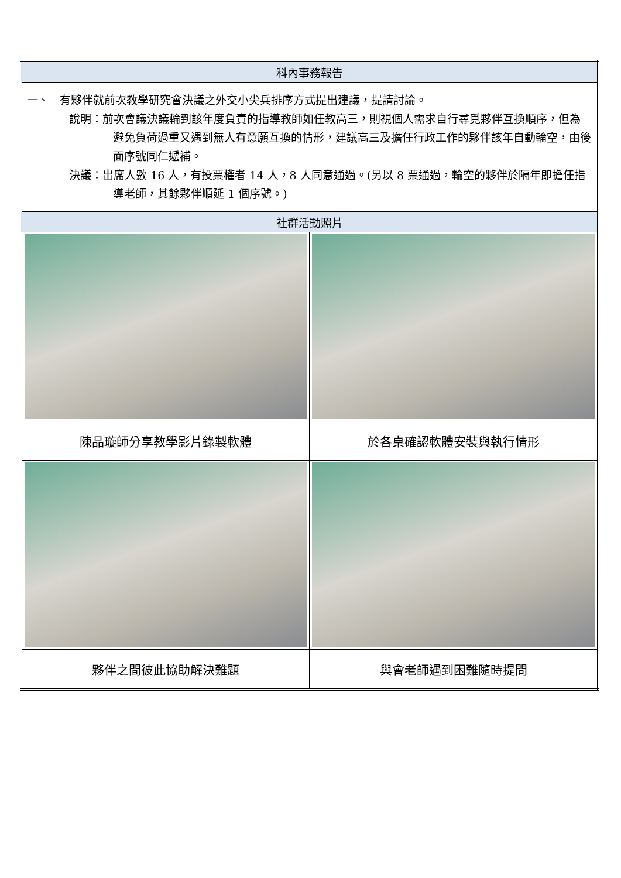| 科內事務報告 | |
| --- | --- |
| 一、 有夥伴就前次教學研究會決議之外交小尖兵排序方式提出建議，提請討論。 說明：前次會議決議輪到該年度負責的指導教師如任教高三，則視個人需求自行尋覓夥伴互換順序，但為避免負荷過重又遇到無人有意願互換的情形，建議高三及擔任行政工作的夥伴該年自動輪空，由後面序號同仁遞補。 決議：出席人數 16 人，有投票權者 14 人，8 人同意通過。(另以 8 票通過，輪空的夥伴於隔年即擔任指導老師，其餘夥伴順延 1 個序號。) | |
| 社群活動照片 | |
| 陳品璇師分享教學影片錄製軟體 | 於各桌確認軟體安裝與執行情形 |
| 夥伴之間彼此協助解決難題 | 與會老師遇到困難隨時提問 |